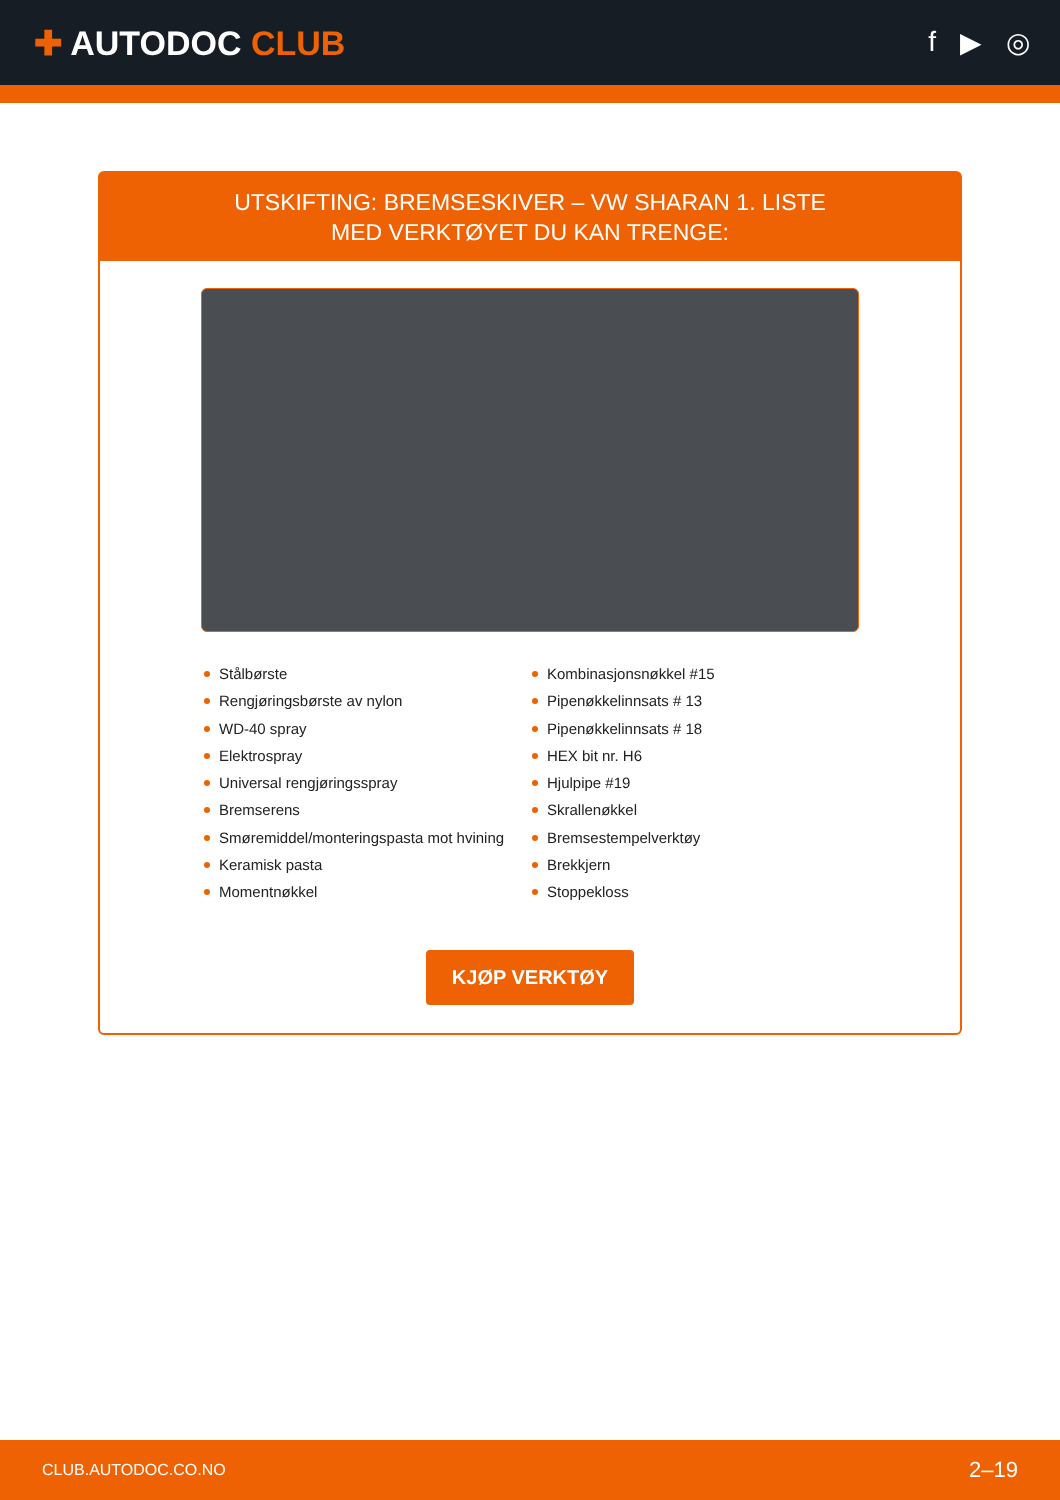✚ AUTODOC CLUB
f ▶ ◎
UTSKIFTING: BREMSESKIVER – VW SHARAN 1. LISTE
MED VERKTØYET DU KAN TRENGE:
Stålbørste
Rengjøringsbørste av nylon
WD-40 spray
Elektrospray
Universal rengjøringsspray
Bremserens
Smøremiddel/monteringspasta mot hvining
Keramisk pasta
Momentnøkkel
Kombinasjonsnøkkel #15
Pipenøkkelinnsats # 13
Pipenøkkelinnsats # 18
HEX bit nr. H6
Hjulpipe #19
Skrallenøkkel
Bremsestempelverktøy
Brekkjern
Stoppekloss
KJØP VERKTØY
CLUB.AUTODOC.CO.NO 2–19